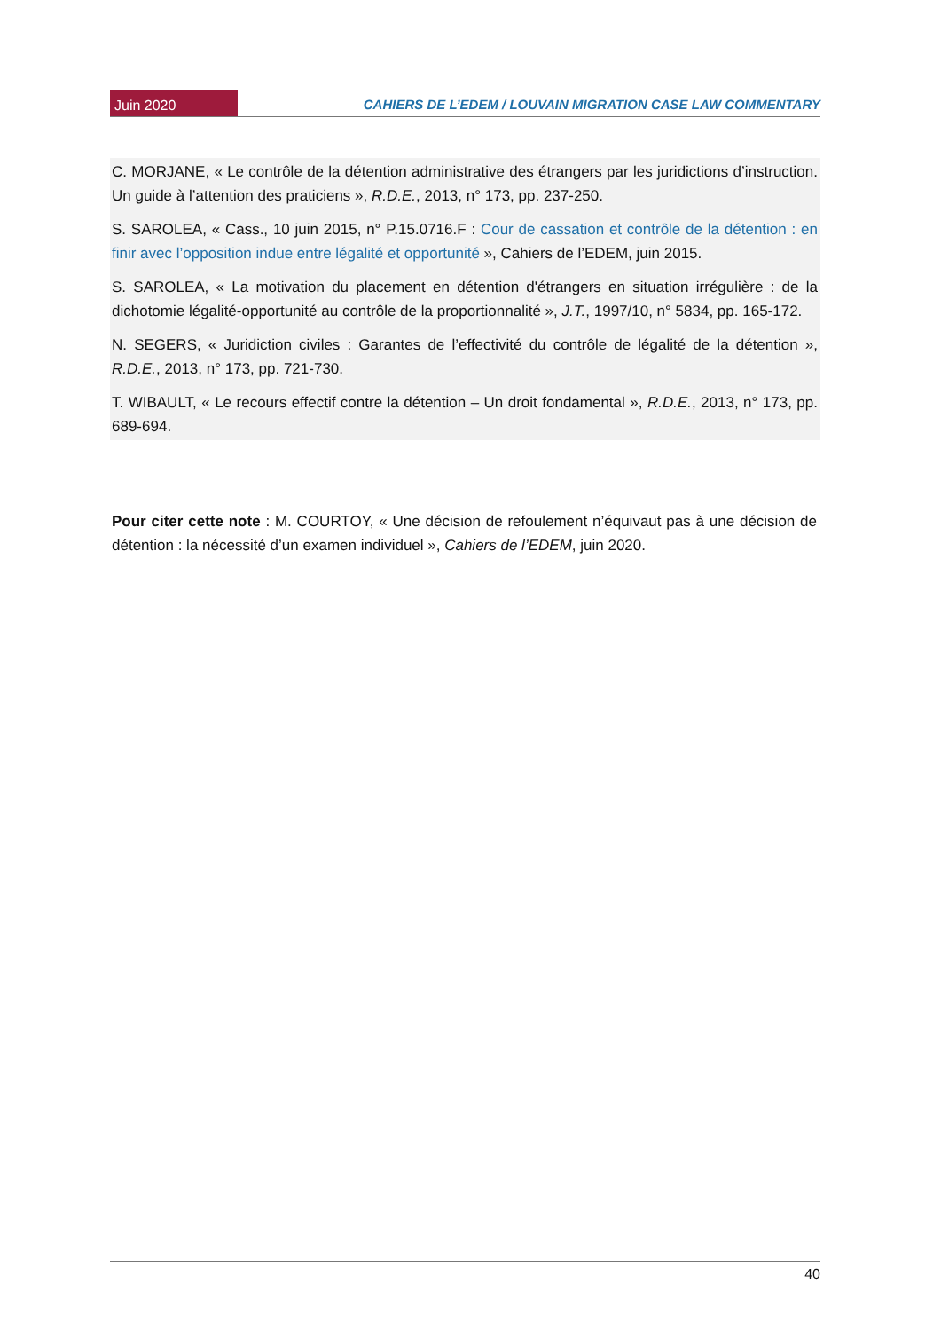Juin 2020
CAHIERS DE L’EDEM / LOUVAIN MIGRATION CASE LAW COMMENTARY
C. MORJANE, « Le contrôle de la détention administrative des étrangers par les juridictions d’instruction. Un guide à l’attention des praticiens », R.D.E., 2013, n° 173, pp. 237-250.
S. SAROLEA, « Cass., 10 juin 2015, n° P.15.0716.F : Cour de cassation et contrôle de la détention : en finir avec l’opposition indue entre légalité et opportunité », Cahiers de l’EDEM, juin 2015.
S. SAROLEA, « La motivation du placement en détention d'étrangers en situation irrégulière : de la dichotomie légalité-opportunité au contrôle de la proportionnalité », J.T., 1997/10, n° 5834, pp. 165-172.
N. SEGERS, « Juridiction civiles : Garantes de l’effectivité du contrôle de légalité de la détention », R.D.E., 2013, n° 173, pp. 721-730.
T. WIBAULT, « Le recours effectif contre la détention – Un droit fondamental », R.D.E., 2013, n° 173, pp. 689-694.
Pour citer cette note : M. COURTOY, « Une décision de refoulement n’équivaut pas à une décision de détention : la nécessité d’un examen individuel », Cahiers de l’EDEM, juin 2020.
40